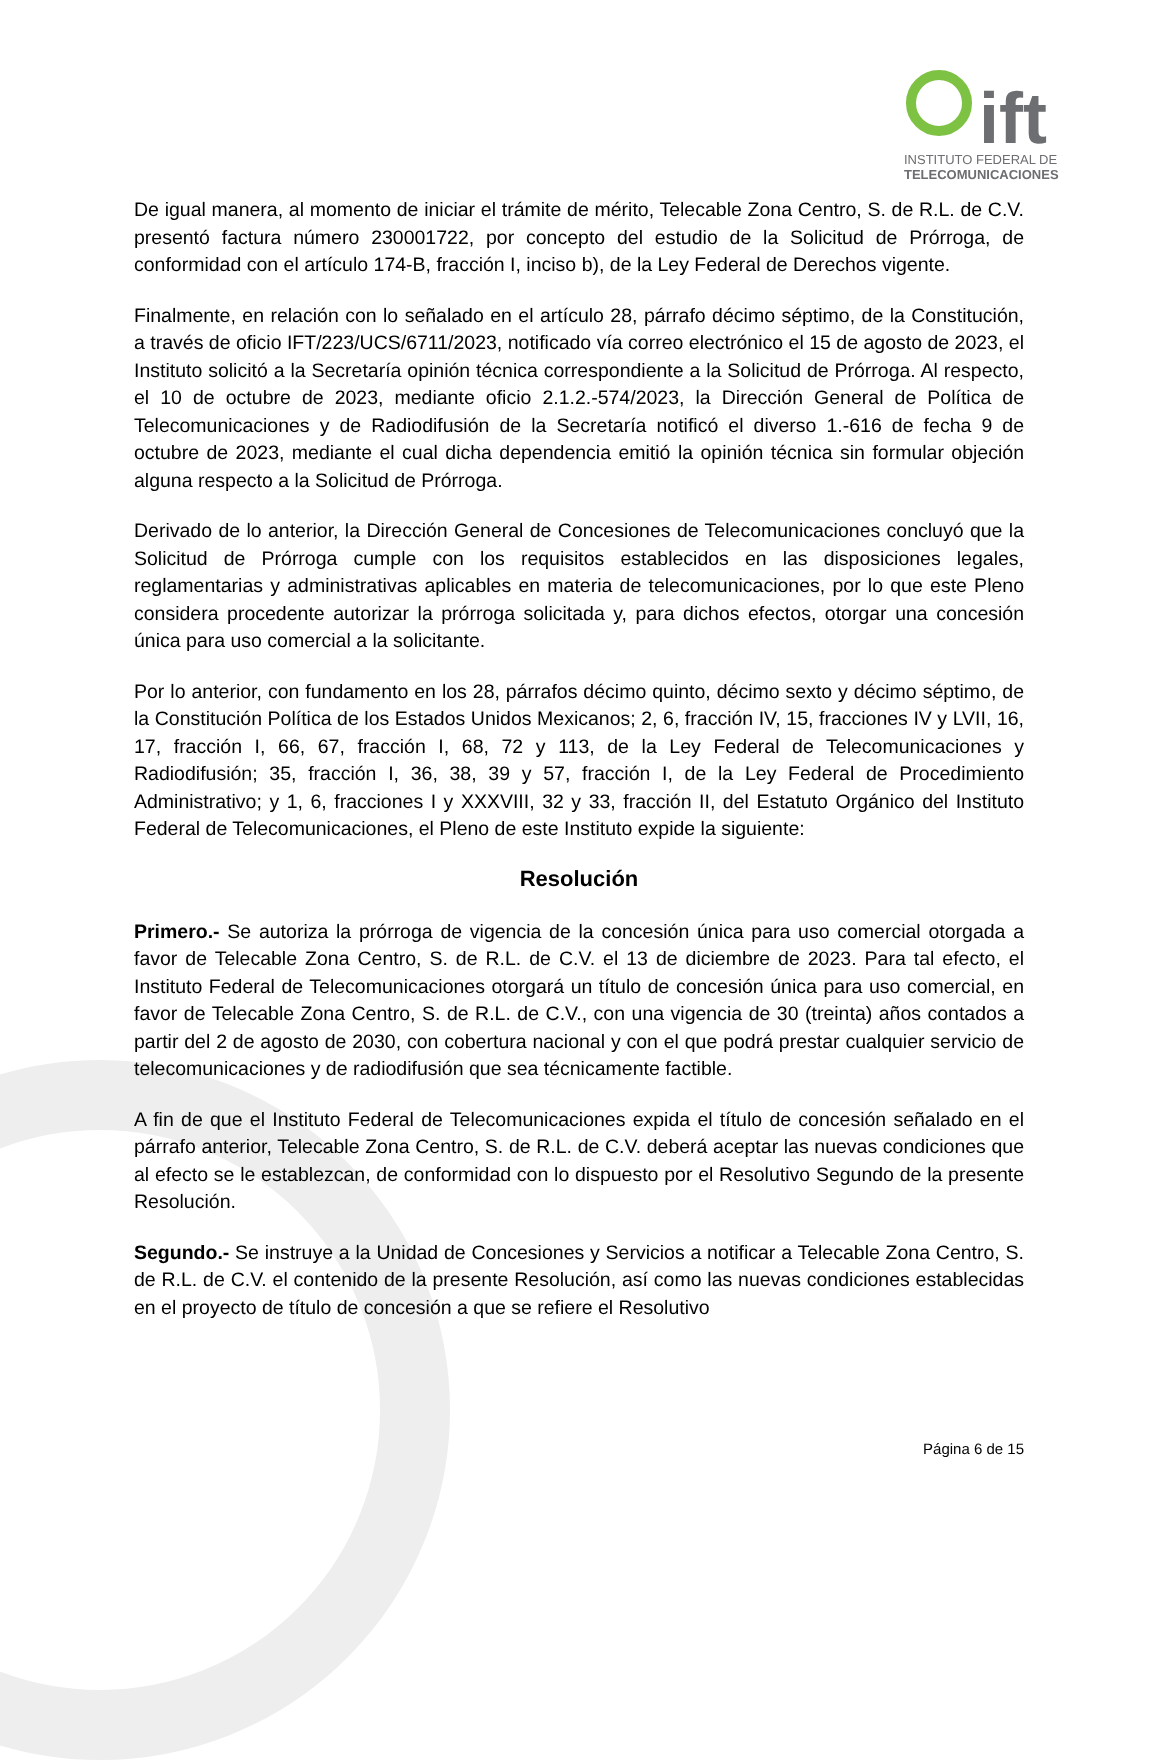ift
INSTITUTO FEDERAL DE
TELECOMUNICACIONES
De igual manera, al momento de iniciar el trámite de mérito, Telecable Zona Centro, S. de R.L. de C.V. presentó factura número 230001722, por concepto del estudio de la Solicitud de Prórroga, de conformidad con el artículo 174-B, fracción I, inciso b), de la Ley Federal de Derechos vigente.
Finalmente, en relación con lo señalado en el artículo 28, párrafo décimo séptimo, de la Constitución, a través de oficio IFT/223/UCS/6711/2023, notificado vía correo electrónico el 15 de agosto de 2023, el Instituto solicitó a la Secretaría opinión técnica correspondiente a la Solicitud de Prórroga. Al respecto, el 10 de octubre de 2023, mediante oficio 2.1.2.-574/2023, la Dirección General de Política de Telecomunicaciones y de Radiodifusión de la Secretaría notificó el diverso 1.-616 de fecha 9 de octubre de 2023, mediante el cual dicha dependencia emitió la opinión técnica sin formular objeción alguna respecto a la Solicitud de Prórroga.
Derivado de lo anterior, la Dirección General de Concesiones de Telecomunicaciones concluyó que la Solicitud de Prórroga cumple con los requisitos establecidos en las disposiciones legales, reglamentarias y administrativas aplicables en materia de telecomunicaciones, por lo que este Pleno considera procedente autorizar la prórroga solicitada y, para dichos efectos, otorgar una concesión única para uso comercial a la solicitante.
Por lo anterior, con fundamento en los 28, párrafos décimo quinto, décimo sexto y décimo séptimo, de la Constitución Política de los Estados Unidos Mexicanos; 2, 6, fracción IV, 15, fracciones IV y LVII, 16, 17, fracción I, 66, 67, fracción I, 68, 72 y 113, de la Ley Federal de Telecomunicaciones y Radiodifusión; 35, fracción I, 36, 38, 39 y 57, fracción I, de la Ley Federal de Procedimiento Administrativo; y 1, 6, fracciones I y XXXVIII, 32 y 33, fracción II, del Estatuto Orgánico del Instituto Federal de Telecomunicaciones, el Pleno de este Instituto expide la siguiente:
Resolución
Primero.- Se autoriza la prórroga de vigencia de la concesión única para uso comercial otorgada a favor de Telecable Zona Centro, S. de R.L. de C.V. el 13 de diciembre de 2023. Para tal efecto, el Instituto Federal de Telecomunicaciones otorgará un título de concesión única para uso comercial, en favor de Telecable Zona Centro, S. de R.L. de C.V., con una vigencia de 30 (treinta) años contados a partir del 2 de agosto de 2030, con cobertura nacional y con el que podrá prestar cualquier servicio de telecomunicaciones y de radiodifusión que sea técnicamente factible.
A fin de que el Instituto Federal de Telecomunicaciones expida el título de concesión señalado en el párrafo anterior, Telecable Zona Centro, S. de R.L. de C.V. deberá aceptar las nuevas condiciones que al efecto se le establezcan, de conformidad con lo dispuesto por el Resolutivo Segundo de la presente Resolución.
Segundo.- Se instruye a la Unidad de Concesiones y Servicios a notificar a Telecable Zona Centro, S. de R.L. de C.V. el contenido de la presente Resolución, así como las nuevas condiciones establecidas en el proyecto de título de concesión a que se refiere el Resolutivo
Página 6 de 15